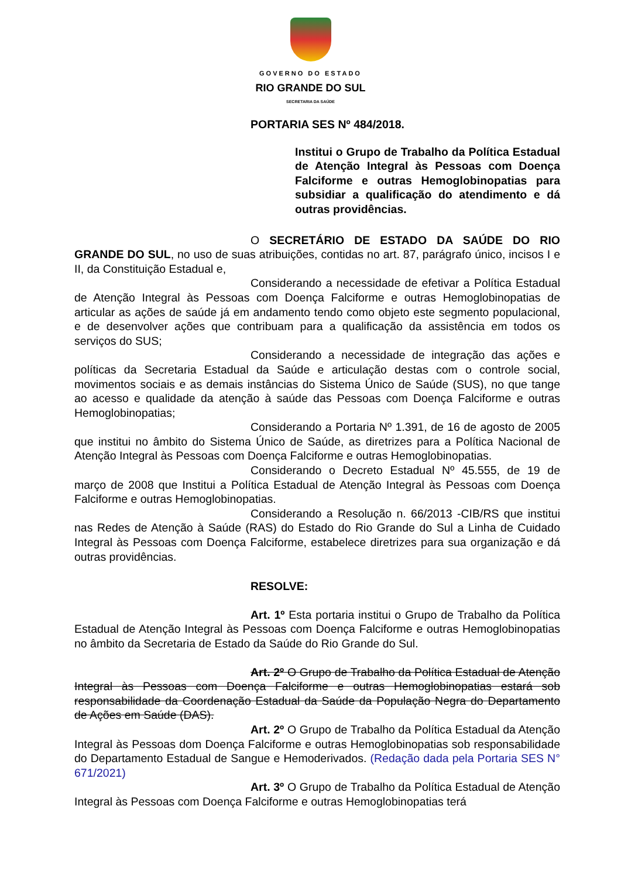GOVERNO DO ESTADO
RIO GRANDE DO SUL
SECRETARIA DA SAÚDE
PORTARIA SES Nº 484/2018.
Institui o Grupo de Trabalho da Política Estadual de Atenção Integral às Pessoas com Doença Falciforme e outras Hemoglobinopatias para subsidiar a qualificação do atendimento e dá outras providências.
O SECRETÁRIO DE ESTADO DA SAÚDE DO RIO GRANDE DO SUL, no uso de suas atribuições, contidas no art. 87, parágrafo único, incisos I e II, da Constituição Estadual e,
Considerando a necessidade de efetivar a Política Estadual de Atenção Integral às Pessoas com Doença Falciforme e outras Hemoglobinopatias de articular as ações de saúde já em andamento tendo como objeto este segmento populacional, e de desenvolver ações que contribuam para a qualificação da assistência em todos os serviços do SUS;
Considerando a necessidade de integração das ações e políticas da Secretaria Estadual da Saúde e articulação destas com o controle social, movimentos sociais e as demais instâncias do Sistema Único de Saúde (SUS), no que tange ao acesso e qualidade da atenção à saúde das Pessoas com Doença Falciforme e outras Hemoglobinopatias;
Considerando a Portaria Nº 1.391, de 16 de agosto de 2005 que institui no âmbito do Sistema Único de Saúde, as diretrizes para a Política Nacional de Atenção Integral às Pessoas com Doença Falciforme e outras Hemoglobinopatias.
Considerando o Decreto Estadual Nº 45.555, de 19 de março de 2008 que Institui a Política Estadual de Atenção Integral às Pessoas com Doença Falciforme e outras Hemoglobinopatias.
Considerando a Resolução n. 66/2013 -CIB/RS que institui nas Redes de Atenção à Saúde (RAS) do Estado do Rio Grande do Sul a Linha de Cuidado Integral às Pessoas com Doença Falciforme, estabelece diretrizes para sua organização e dá outras providências.
RESOLVE:
Art. 1º Esta portaria institui o Grupo de Trabalho da Política Estadual de Atenção Integral às Pessoas com Doença Falciforme e outras Hemoglobinopatias no âmbito da Secretaria de Estado da Saúde do Rio Grande do Sul.
Art. 2º O Grupo de Trabalho da Política Estadual de Atenção Integral às Pessoas com Doença Falciforme e outras Hemoglobinopatias estará sob responsabilidade da Coordenação Estadual da Saúde da População Negra do Departamento de Ações em Saúde (DAS).
Art. 2º O Grupo de Trabalho da Política Estadual da Atenção Integral às Pessoas dom Doença Falciforme e outras Hemoglobinopatias sob responsabilidade do Departamento Estadual de Sangue e Hemoderivados. (Redação dada pela Portaria SES N° 671/2021)
Art. 3º O Grupo de Trabalho da Política Estadual de Atenção Integral às Pessoas com Doença Falciforme e outras Hemoglobinopatias terá